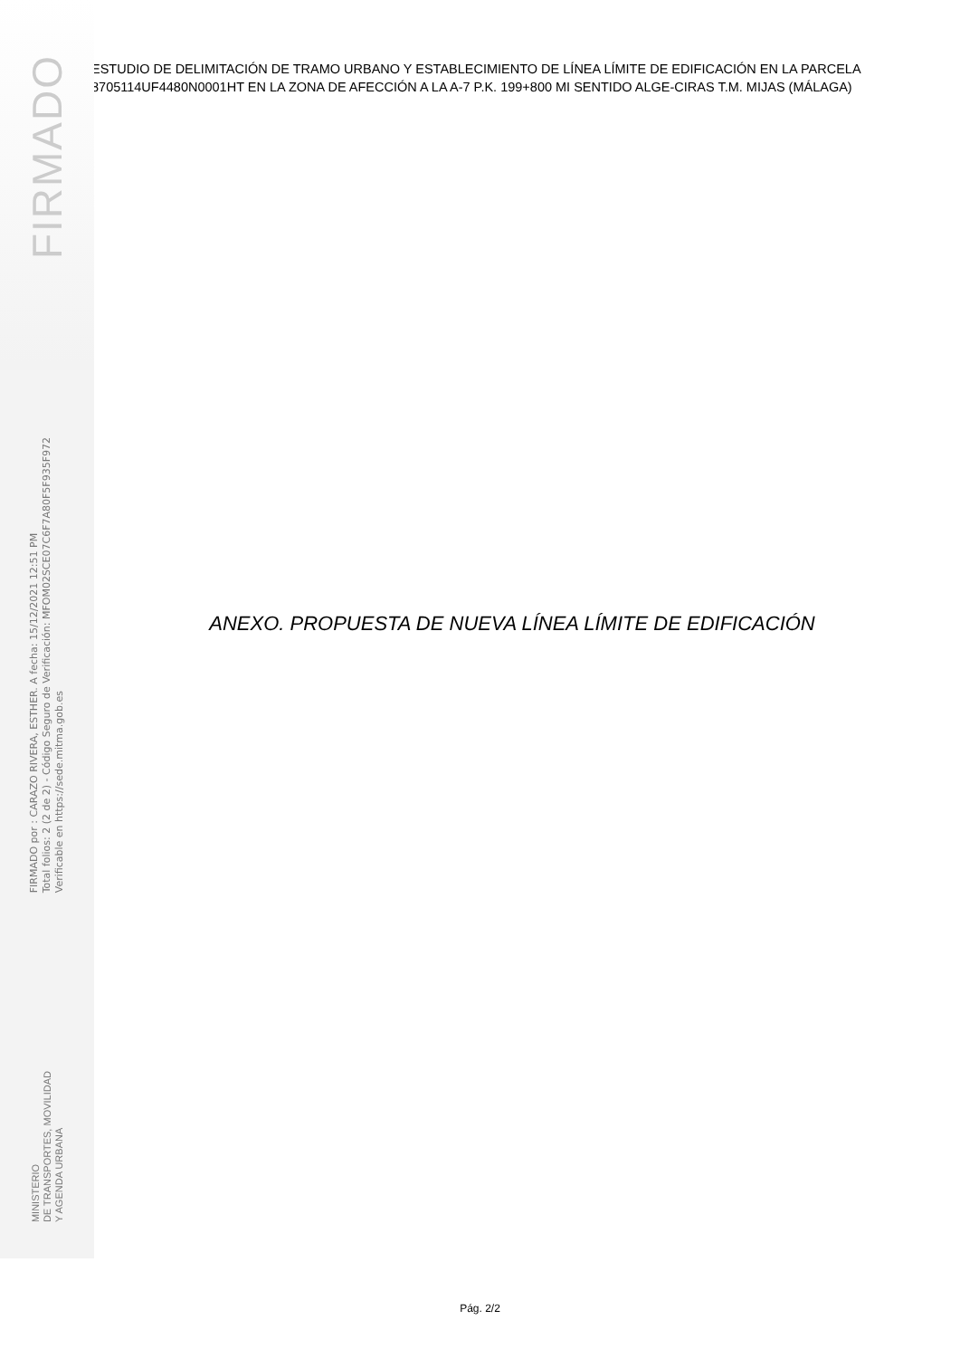FIRMADO
FIRMADO por : CARAZO RIVERA, ESTHER. A fecha: 15/12/2021 12:51 PM
Total folios: 2 (2 de 2) - Código Seguro de Verificación: MFOM02SCE07C6F7A80F5F935F972
Verificable en https://sede.mitma.gob.es
MINISTERIO
DE TRANSPORTES, MOVILIDAD
Y AGENDA URBANA
ESTUDIO DE DELIMITACIÓN DE TRAMO URBANO Y ESTABLECIMIENTO DE LÍNEA LÍMITE DE EDIFICACIÓN EN LA PARCELA 8705114UF4480N0001HT EN LA ZONA DE AFECCIÓN A LA A-7 P.K. 199+800 MI SENTIDO ALGE-CIRAS T.M. MIJAS (MÁLAGA)
ANEXO. PROPUESTA DE NUEVA LÍNEA LÍMITE DE EDIFICACIÓN
Pág. 2/2